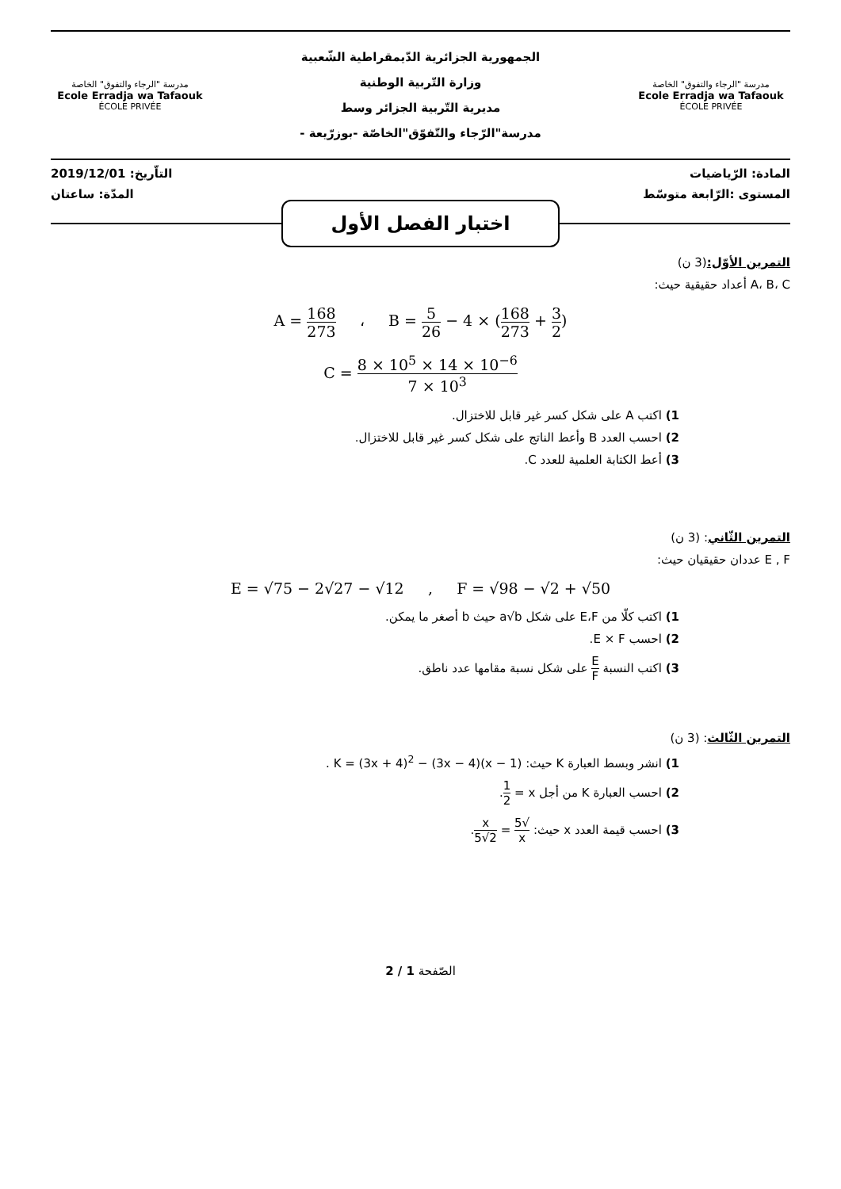مدرسة "الرجاء والتفوق" الخاصة
Ecole Erradja wa Tafaouk
ÉCOLE PRIVÉE
الجمهورية الجزائرية الدّيمقراطية الشّعبية
وزارة التّربية الوطنية
مديرية التّربية الجزائر وسط
مدرسة"الرّجاء والتّفوّق"الخاصّة -بوزرّيعة -
مدرسة "الرجاء والتفوق" الخاصة
Ecole Erradja wa Tafaouk
ÉCOLE PRIVÉE
المادة: الرّياضيات التاّريخ: 2019/12/01
المستوى :الرّابعة متوسّط المدّة: ساعتان
اختبار الفصل الأول
التمرين الأوّل:(3 ن)
A، B، C أعداد حقيقية حيث:
A = 168 273 ، B = 5 26 − 4 × (168 273 + 3 2)
C = 8 × 10<sup>5</sup> × 14 × 10<sup>−6</sup> 7 × 10<sup>3</sup>
1) اكتب A على شكل كسر غير قابل للاختزال.
2) احسب العدد B وأعط الناتج على شكل كسر غير قابل للاختزال.
3) أعط الكتابة العلمية للعدد C.
التمرين الثّاني: (3 ن)
E , F عددان حقيقيان حيث:
E = √75 − 2√27 − √12 , F = √98 − √2 + √50
1) اكتب كلّا من E،F على شكل a√b حيث b أصغر ما يمكن.
2) احسب E × F.
3) اكتب النسبة E F على شكل نسبة مقامها عدد ناطق.
التمرين الثّالث: (3 ن)
1) انشر وبسط العبارة K حيث: K = (3x + 4)<sup>2</sup> − (3x − 4)(x − 1) .
2) احسب العبارة K من أجل x = 1 2.
3) احسب قيمة العدد x حيث: √5 x = x 2√5.
الصّفحة 1 / 2